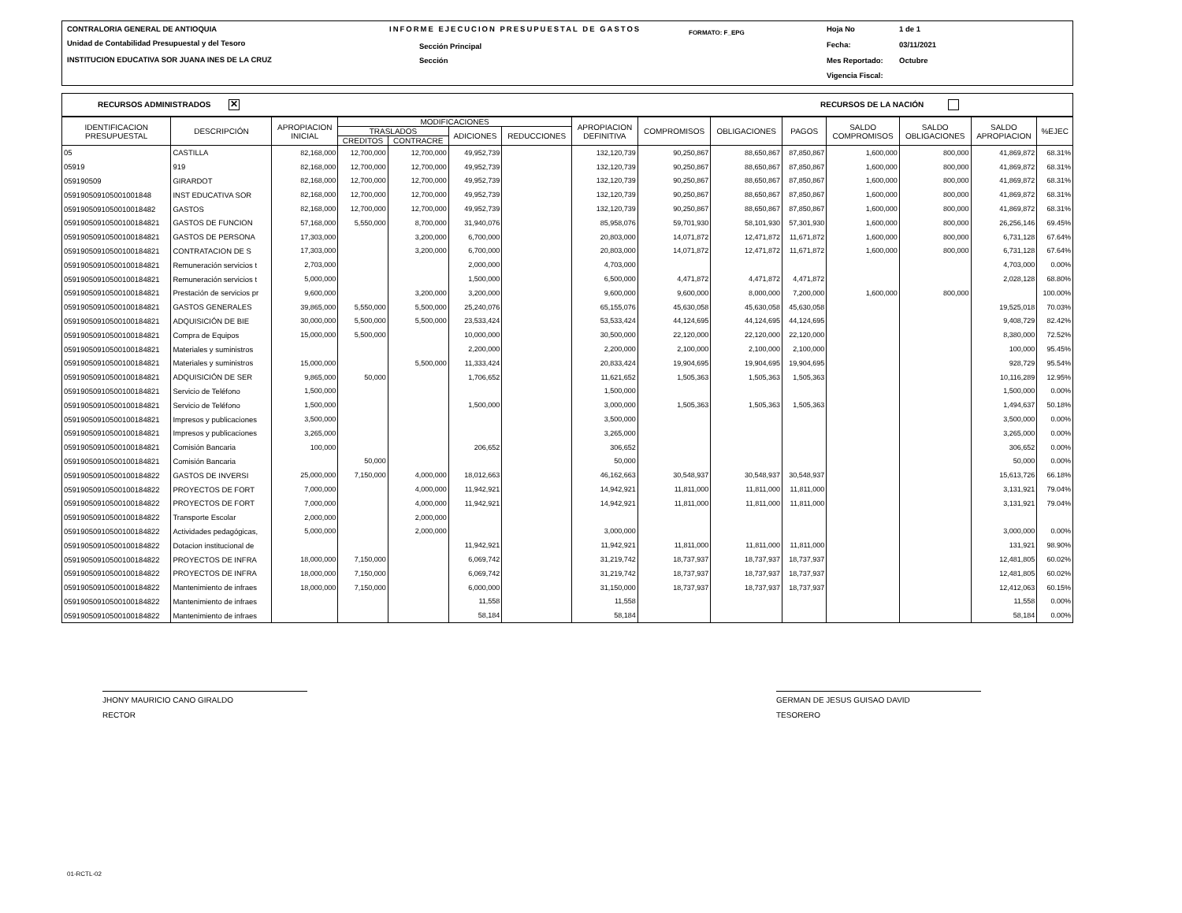CONTRALORIA GENERAL DE ANTIOQUIA
Unidad de Contabilidad Presupuestal y del Tesoro
INSTITUCION EDUCATIVA SOR JUANA INES DE LA CRUZ
INFORME EJECUCION PRESUPUESTAL DE GASTOS
Sección Principal
Sección
FORMATO: F_EPG Hoja No 1 de 1
Fecha: 03/11/2021
Mes Reportado: Octubre
Vigencia Fiscal:
RECURSOS ADMINISTRADOS ✕ RECURSOS DE LA NACIÓN
| IDENTIFICACION PRESUPUESTAL | DESCRIPCIÓN | APROPIACION INICIAL | MODIFICACIONES | | | | APROPIACION DEFINITIVA | COMPROMISOS | OBLIGACIONES | PAGOS | SALDO COMPROMISOS | SALDO OBLIGACIONES | SALDO APROPIACION | %EJEC |
| --- | --- | --- | --- | --- | --- | --- | --- | --- | --- | --- | --- | --- | --- | --- |
| | | | TRASLADOS | | ADICIONES | REDUCCIONES | | | | | | | | |
| | | | CREDITOS | CONTRACRE | | | | | | | | | | |
| 05 | CASTILLA | 82,168,000 | 12,700,000 | 12,700,000 | 49,952,739 | | 132,120,739 | 90,250,867 | 88,650,867 | 87,850,867 | 1,600,000 | 800,000 | 41,869,872 | 68.31% |
| 05919 | 919 | 82,168,000 | 12,700,000 | 12,700,000 | 49,952,739 | | 132,120,739 | 90,250,867 | 88,650,867 | 87,850,867 | 1,600,000 | 800,000 | 41,869,872 | 68.31% |
| 059190509 | GIRARDOT | 82,168,000 | 12,700,000 | 12,700,000 | 49,952,739 | | 132,120,739 | 90,250,867 | 88,650,867 | 87,850,867 | 1,600,000 | 800,000 | 41,869,872 | 68.31% |
| 059190509105001001848 | INST EDUCATIVA SOR | 82,168,000 | 12,700,000 | 12,700,000 | 49,952,739 | | 132,120,739 | 90,250,867 | 88,650,867 | 87,850,867 | 1,600,000 | 800,000 | 41,869,872 | 68.31% |
| 0591905091050010018482 | GASTOS | 82,168,000 | 12,700,000 | 12,700,000 | 49,952,739 | | 132,120,739 | 90,250,867 | 88,650,867 | 87,850,867 | 1,600,000 | 800,000 | 41,869,872 | 68.31% |
| 05919050910500100184821 | GASTOS DE FUNCION | 57,168,000 | 5,550,000 | 8,700,000 | 31,940,076 | | 85,958,076 | 59,701,930 | 58,101,930 | 57,301,930 | 1,600,000 | 800,000 | 26,256,146 | 69.45% |
| 05919050910500100184821 | GASTOS DE PERSONA | 17,303,000 | | 3,200,000 | 6,700,000 | | 20,803,000 | 14,071,872 | 12,471,872 | 11,671,872 | 1,600,000 | 800,000 | 6,731,128 | 67.64% |
| 05919050910500100184821 | CONTRATACION DE S | 17,303,000 | | 3,200,000 | 6,700,000 | | 20,803,000 | 14,071,872 | 12,471,872 | 11,671,872 | 1,600,000 | 800,000 | 6,731,128 | 67.64% |
| 05919050910500100184821 | Remuneración servicios t | 2,703,000 | | | 2,000,000 | | 4,703,000 | | | | | | 4,703,000 | 0.00% |
| 05919050910500100184821 | Remuneración servicios t | 5,000,000 | | | 1,500,000 | | 6,500,000 | 4,471,872 | 4,471,872 | 4,471,872 | | | 2,028,128 | 68.80% |
| 05919050910500100184821 | Prestación de servicios pr | 9,600,000 | | 3,200,000 | 3,200,000 | | 9,600,000 | 9,600,000 | 8,000,000 | 7,200,000 | 1,600,000 | 800,000 | | 100.00% |
| 05919050910500100184821 | GASTOS GENERALES | 39,865,000 | 5,550,000 | 5,500,000 | 25,240,076 | | 65,155,076 | 45,630,058 | 45,630,058 | 45,630,058 | | | 19,525,018 | 70.03% |
| 05919050910500100184821 | ADQUISICIÓN DE BIE | 30,000,000 | 5,500,000 | 5,500,000 | 23,533,424 | | 53,533,424 | 44,124,695 | 44,124,695 | 44,124,695 | | | 9,408,729 | 82.42% |
| 05919050910500100184821 | Compra de Equipos | 15,000,000 | 5,500,000 | | 10,000,000 | | 30,500,000 | 22,120,000 | 22,120,000 | 22,120,000 | | | 8,380,000 | 72.52% |
| 05919050910500100184821 | Materiales y suministros | | | | 2,200,000 | | 2,200,000 | 2,100,000 | 2,100,000 | 2,100,000 | | | 100,000 | 95.45% |
| 05919050910500100184821 | Materiales y suministros | 15,000,000 | | 5,500,000 | 11,333,424 | | 20,833,424 | 19,904,695 | 19,904,695 | 19,904,695 | | | 928,729 | 95.54% |
| 05919050910500100184821 | ADQUISICIÓN DE SER | 9,865,000 | 50,000 | | 1,706,652 | | 11,621,652 | 1,505,363 | 1,505,363 | 1,505,363 | | | 10,116,289 | 12.95% |
| 05919050910500100184821 | Servicio de Teléfono | 1,500,000 | | | | | 1,500,000 | | | | | | 1,500,000 | 0.00% |
| 05919050910500100184821 | Servicio de Teléfono | 1,500,000 | | | 1,500,000 | | 3,000,000 | 1,505,363 | 1,505,363 | 1,505,363 | | | 1,494,637 | 50.18% |
| 05919050910500100184821 | Impresos y publicaciones | 3,500,000 | | | | | 3,500,000 | | | | | | 3,500,000 | 0.00% |
| 05919050910500100184821 | Impresos y publicaciones | 3,265,000 | | | | | 3,265,000 | | | | | | 3,265,000 | 0.00% |
| 05919050910500100184821 | Comisión Bancaria | 100,000 | | | 206,652 | | 306,652 | | | | | | 306,652 | 0.00% |
| 05919050910500100184821 | Comisión Bancaria | | 50,000 | | | | 50,000 | | | | | | 50,000 | 0.00% |
| 05919050910500100184822 | GASTOS DE INVERSI | 25,000,000 | 7,150,000 | 4,000,000 | 18,012,663 | | 46,162,663 | 30,548,937 | 30,548,937 | 30,548,937 | | | 15,613,726 | 66.18% |
| 05919050910500100184822 | PROYECTOS DE FORT | 7,000,000 | | 4,000,000 | 11,942,921 | | 14,942,921 | 11,811,000 | 11,811,000 | 11,811,000 | | | 3,131,921 | 79.04% |
| 05919050910500100184822 | PROYECTOS DE FORT | 7,000,000 | | 4,000,000 | 11,942,921 | | 14,942,921 | 11,811,000 | 11,811,000 | 11,811,000 | | | 3,131,921 | 79.04% |
| 05919050910500100184822 | Transporte Escolar | 2,000,000 | | 2,000,000 | | | | | | | | | | |
| 05919050910500100184822 | Actividades pedagógicas, | 5,000,000 | | 2,000,000 | | | 3,000,000 | | | | | | 3,000,000 | 0.00% |
| 05919050910500100184822 | Dotacion institucional de | | | | 11,942,921 | | 11,942,921 | 11,811,000 | 11,811,000 | 11,811,000 | | | 131,921 | 98.90% |
| 05919050910500100184822 | PROYECTOS DE INFRA | 18,000,000 | 7,150,000 | | 6,069,742 | | 31,219,742 | 18,737,937 | 18,737,937 | 18,737,937 | | | 12,481,805 | 60.02% |
| 05919050910500100184822 | PROYECTOS DE INFRA | 18,000,000 | 7,150,000 | | 6,069,742 | | 31,219,742 | 18,737,937 | 18,737,937 | 18,737,937 | | | 12,481,805 | 60.02% |
| 05919050910500100184822 | Mantenimiento de infraes | 18,000,000 | 7,150,000 | | 6,000,000 | | 31,150,000 | 18,737,937 | 18,737,937 | 18,737,937 | | | 12,412,063 | 60.15% |
| 05919050910500100184822 | Mantenimiento de infraes | | | | 11,558 | | 11,558 | | | | | | 11,558 | 0.00% |
| 05919050910500100184822 | Mantenimiento de infraes | | | | 58,184 | | 58,184 | | | | | | 58,184 | 0.00% |
JHONY MAURICIO CANO GIRALDO
RECTOR
GERMAN DE JESUS GUISAO DAVID
TESORERO
01-RCTL-02